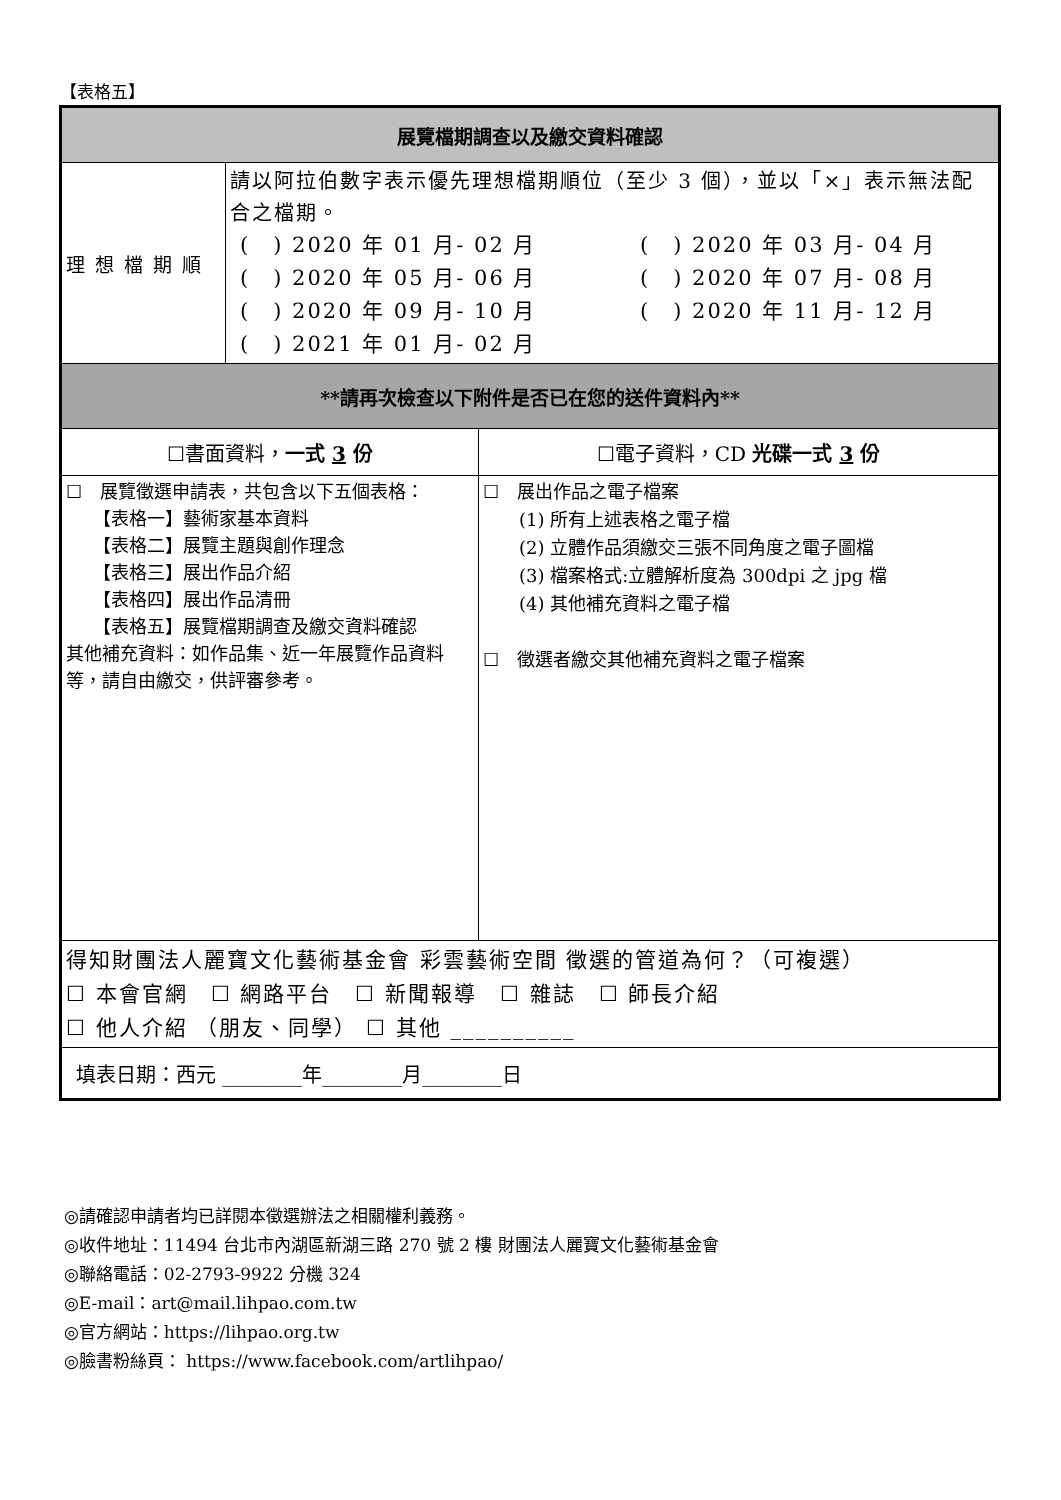【表格五】
| 展覽檔期調查以及繳交資料確認 | |
| 理想檔期順 | 請以阿拉伯數字表示優先理想檔期順位（至少 3 個），並以「×」表示無法配合之檔期。 ( ) 2020 年 01 月- 02 月 ( ) 2020 年 03 月- 04 月 ( ) 2020 年 05 月- 06 月 ( ) 2020 年 07 月- 08 月 ( ) 2020 年 09 月- 10 月 ( ) 2020 年 11 月- 12 月 ( ) 2021 年 01 月- 02 月 |
| **請再次檢查以下附件是否已在您的送件資料內** | |
| / ☐書面資料， 一式 3 份 / ☐電子資料，CD 光碟一式 3 份 / / ☐ 展覽徵選申請表，共包含以下五個表格： 【表格一】藝術家基本資料 【表格二】展覽主題與創作理念 【表格三】展出作品介紹 【表格四】展出作品清冊 【表格五】展覽檔期調查及繳交資料確認 其他補充資料：如作品集、近一年展覽作品資料等，請自由繳交，供評審參考。 / ☐ 展出作品之電子檔案 (1) 所有上述表格之電子檔 (2) 立體作品須繳交三張不同角度之電子圖檔 (3) 檔案格式:立體解析度為 300dpi 之 jpg 檔 (4) 其他補充資料之電子檔 ☐ 徵選者繳交其他補充資料之電子檔案 / | |
| 得知財團法人麗寶文化藝術基金會 彩雲藝術空間 徵選的管道為何？（可複選） ☐ 本會官網 ☐ 網路平台 ☐ 新聞報導 ☐ 雜誌 ☐ 師長介紹 ☐ 他人介紹 （朋友、同學） ☐ 其他 __________ | |
| 填表日期：西元 ________年________月________日 | |
◎請確認申請者均已詳閱本徵選辦法之相關權利義務。
◎收件地址：11494 台北市內湖區新湖三路 270 號 2 樓 財團法人麗寶文化藝術基金會
◎聯絡電話：02-2793-9922 分機 324
◎E-mail：art@mail.lihpao.com.tw
◎官方網站：https://lihpao.org.tw
◎臉書粉絲頁： https://www.facebook.com/artlihpao/